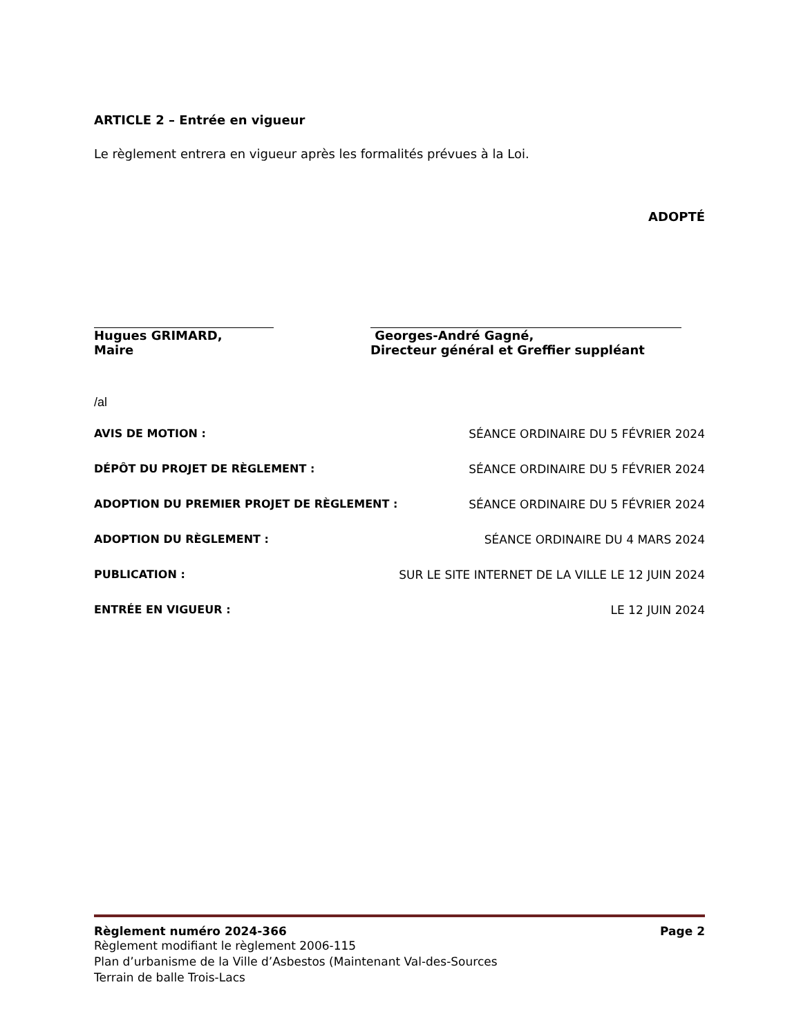ARTICLE 2 – Entrée en vigueur
Le règlement entrera en vigueur après les formalités prévues à la Loi.
ADOPTÉ
Hugues GRIMARD,
Maire
Georges-André Gagné,
Directeur général et Greffier suppléant
/al
AVIS DE MOTION : SÉANCE ORDINAIRE DU 5 FÉVRIER 2024
DÉPÔT DU PROJET DE RÈGLEMENT : SÉANCE ORDINAIRE DU 5 FÉVRIER 2024
ADOPTION DU PREMIER PROJET DE RÈGLEMENT : SÉANCE ORDINAIRE DU 5 FÉVRIER 2024
ADOPTION DU RÈGLEMENT : SÉANCE ORDINAIRE DU 4 MARS 2024
PUBLICATION : SUR LE SITE INTERNET DE LA VILLE LE 12 JUIN 2024
ENTRÉE EN VIGUEUR : LE 12 JUIN 2024
Règlement numéro 2024-366 Page 2
Règlement modifiant le règlement 2006-115
Plan d’urbanisme de la Ville d’Asbestos (Maintenant Val-des-Sources
Terrain de balle Trois-Lacs